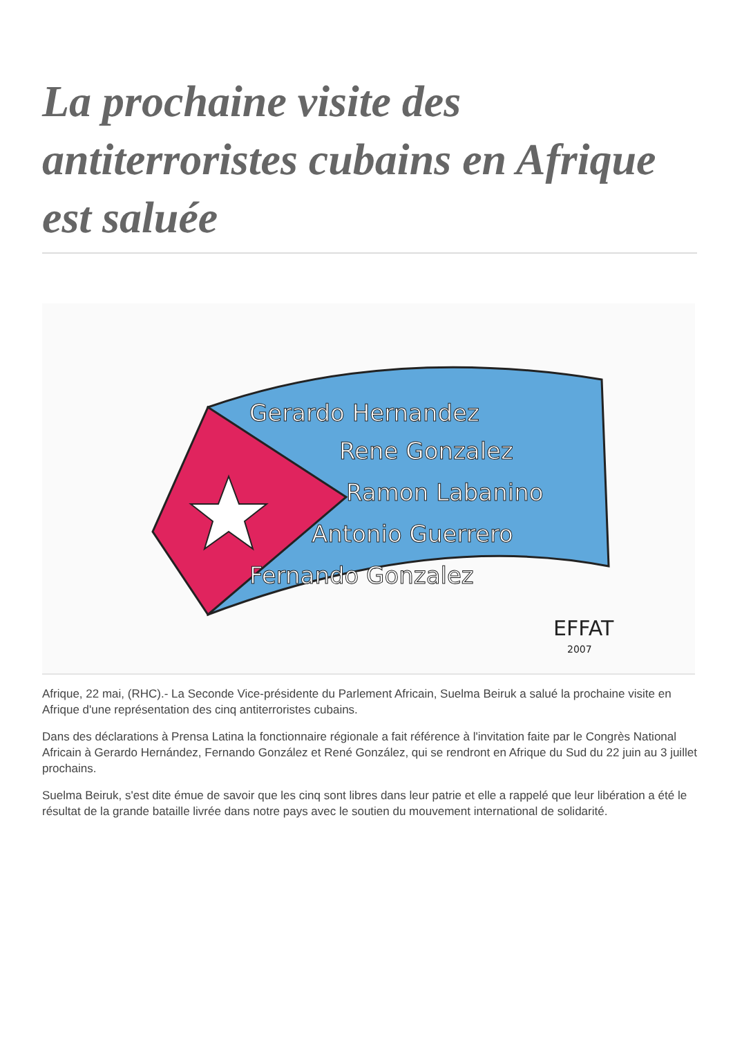La prochaine visite des antiterroristes cubains en Afrique est saluée
Gerardo Hernandez
Rene Gonzalez
Ramon Labanino
Antonio Guerrero
Fernando Gonzalez
EFFAT
2007
Afrique, 22 mai, (RHC).- La Seconde Vice-présidente du Parlement Africain, Suelma Beiruk a salué la prochaine visite en Afrique d'une représentation des cinq antiterroristes cubains.
Dans des déclarations à Prensa Latina la fonctionnaire régionale a fait référence à l'invitation faite par le Congrès National Africain à Gerardo Hernández, Fernando González et René González, qui se rendront en Afrique du Sud du 22 juin au 3 juillet prochains.
Suelma Beiruk, s'est dite émue de savoir que les cinq sont libres dans leur patrie et elle a rappelé que leur libération a été le résultat de la grande bataille livrée dans notre pays avec le soutien du mouvement international de solidarité.